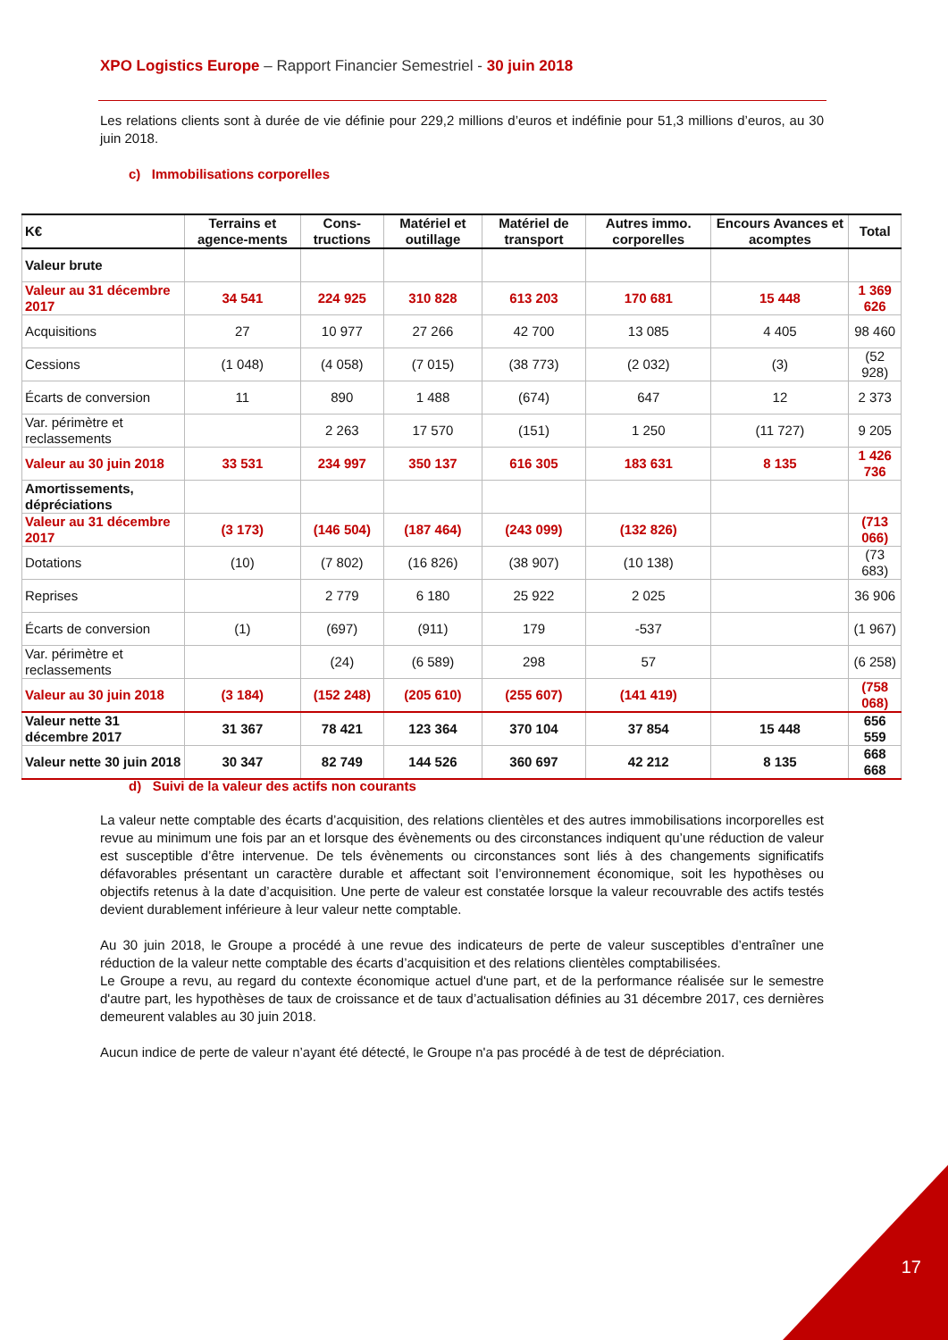XPO Logistics Europe – Rapport Financier Semestriel - 30 juin 2018
Les relations clients sont à durée de vie définie pour 229,2 millions d’euros et indéfinie pour 51,3 millions d’euros, au 30 juin 2018.
c) Immobilisations corporelles
| K€ | Terrains et agence-ments | Cons-tructions | Matériel et outillage | Matériel de transport | Autres immo. corporelles | Encours Avances et acomptes | Total |
| --- | --- | --- | --- | --- | --- | --- | --- |
| Valeur brute | | | | | | | |
| Valeur au 31 décembre 2017 | 34 541 | 224 925 | 310 828 | 613 203 | 170 681 | 15 448 | 1 369 626 |
| Acquisitions | 27 | 10 977 | 27 266 | 42 700 | 13 085 | 4 405 | 98 460 |
| Cessions | (1 048) | (4 058) | (7 015) | (38 773) | (2 032) | (3) | (52 928) |
| Écarts de conversion | 11 | 890 | 1 488 | (674) | 647 | 12 | 2 373 |
| Var. périmètre et reclassements | | 2 263 | 17 570 | (151) | 1 250 | (11 727) | 9 205 |
| Valeur au 30 juin 2018 | 33 531 | 234 997 | 350 137 | 616 305 | 183 631 | 8 135 | 1 426 736 |
| Amortissements, dépréciations | | | | | | | |
| Valeur au 31 décembre 2017 | (3 173) | (146 504) | (187 464) | (243 099) | (132 826) | | (713 066) |
| Dotations | (10) | (7 802) | (16 826) | (38 907) | (10 138) | | (73 683) |
| Reprises | | 2 779 | 6 180 | 25 922 | 2 025 | | 36 906 |
| Écarts de conversion | (1) | (697) | (911) | 179 | -537 | | (1 967) |
| Var. périmètre et reclassements | | (24) | (6 589) | 298 | 57 | | (6 258) |
| Valeur au 30 juin 2018 | (3 184) | (152 248) | (205 610) | (255 607) | (141 419) | | (758 068) |
| Valeur nette 31 décembre 2017 | 31 367 | 78 421 | 123 364 | 370 104 | 37 854 | 15 448 | 656 559 |
| Valeur nette 30 juin 2018 | 30 347 | 82 749 | 144 526 | 360 697 | 42 212 | 8 135 | 668 668 |
d) Suivi de la valeur des actifs non courants
La valeur nette comptable des écarts d’acquisition, des relations clientèles et des autres immobilisations incorporelles est revue au minimum une fois par an et lorsque des évènements ou des circonstances indiquent qu’une réduction de valeur est susceptible d’être intervenue. De tels évènements ou circonstances sont liés à des changements significatifs défavorables présentant un caractère durable et affectant soit l’environnement économique, soit les hypothèses ou objectifs retenus à la date d’acquisition. Une perte de valeur est constatée lorsque la valeur recouvrable des actifs testés devient durablement inférieure à leur valeur nette comptable.
Au 30 juin 2018, le Groupe a procédé à une revue des indicateurs de perte de valeur susceptibles d’entraîner une réduction de la valeur nette comptable des écarts d’acquisition et des relations clientèles comptabilisées.
Le Groupe a revu, au regard du contexte économique actuel d'une part, et de la performance réalisée sur le semestre d'autre part, les hypothèses de taux de croissance et de taux d’actualisation définies au 31 décembre 2017, ces dernières demeurent valables au 30 juin 2018.
Aucun indice de perte de valeur n’ayant été détecté, le Groupe n'a pas procédé à de test de dépréciation.
17